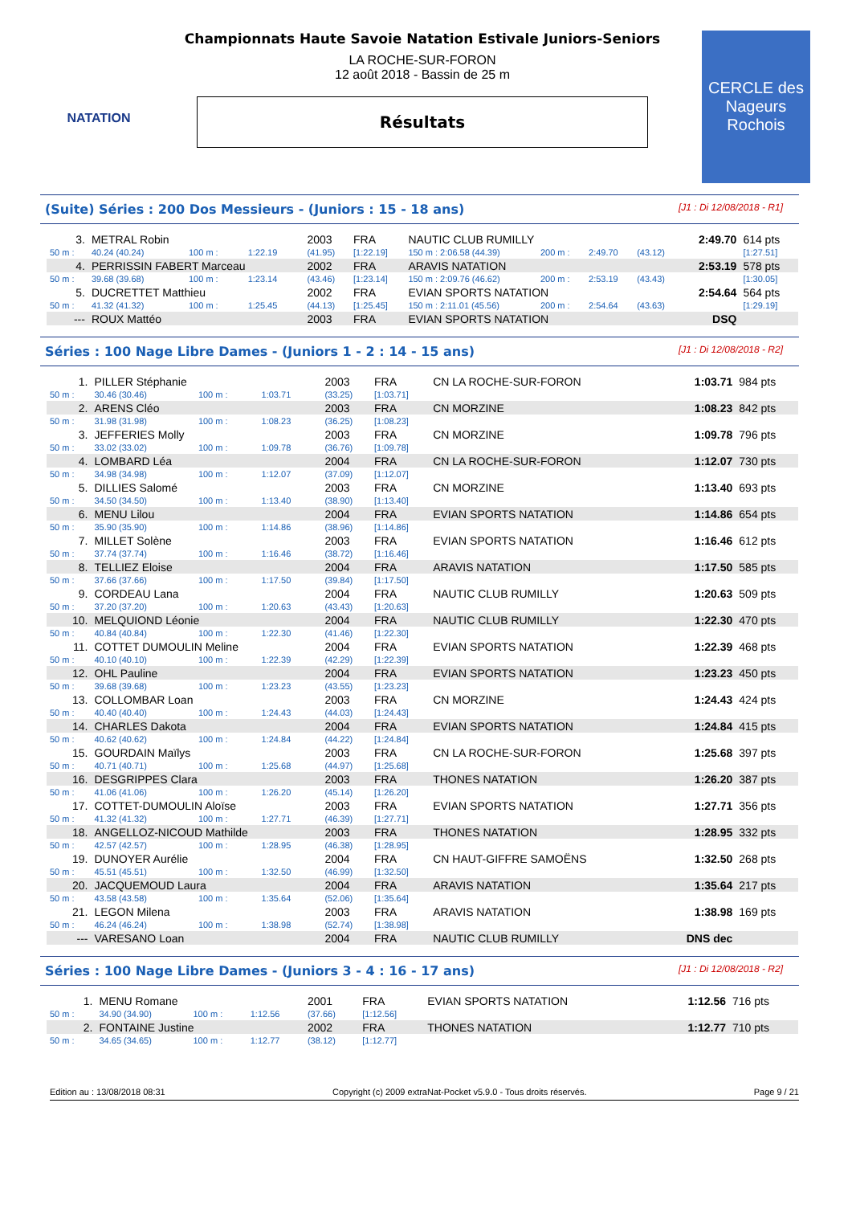NATATION
Championnats Haute Savoie Natation Estivale Juniors-Seniors
LA ROCHE-SUR-FORON
12 août 2018 - Bassin de 25 m
Résultats
CERCLE des Nageurs Rochois
(Suite) Séries : 200 Dos Messieurs - (Juniors : 15 - 18 ans) [J1 : Di 12/08/2018 - R1]
| 3. | METRAL Robin | | | 2003 | FRA | NAUTIC CLUB RUMILLY | | | | 2:49.70 | 614 pts |
| 50 m : | 40.24 (40.24) | 100 m : | 1:22.19 | (41.95) | [1:22.19] | 150 m : 2:06.58 (44.39) | 200 m : | 2:49.70 | (43.12) | | [1:27.51] |
| 4. | PERRISSIN FABERT Marceau | | | 2002 | FRA | ARAVIS NATATION | | | | 2:53.19 | 578 pts |
| 50 m : | 39.68 (39.68) | 100 m : | 1:23.14 | (43.46) | [1:23.14] | 150 m : 2:09.76 (46.62) | 200 m : | 2:53.19 | (43.43) | | [1:30.05] |
| 5. | DUCRETTET Matthieu | | | 2002 | FRA | EVIAN SPORTS NATATION | | | | 2:54.64 | 564 pts |
| 50 m : | 41.32 (41.32) | 100 m : | 1:25.45 | (44.13) | [1:25.45] | 150 m : 2:11.01 (45.56) | 200 m : | 2:54.64 | (43.63) | | [1:29.19] |
| --- | ROUX Mattéo | | | 2003 | FRA | EVIAN SPORTS NATATION | | | | DSQ | |
Séries : 100 Nage Libre Dames - (Juniors 1 - 2 : 14 - 15 ans) [J1 : Di 12/08/2018 - R2]
| 1. | PILLER Stéphanie | | | 2003 | FRA | CN LA ROCHE-SUR-FORON | 1:03.71 | 984 pts |
| 50 m : | 30.46 (30.46) | 100 m : | 1:03.71 | (33.25) | [1:03.71] | | | |
| 2. | ARENS Cléo | | | 2003 | FRA | CN MORZINE | 1:08.23 | 842 pts |
| 50 m : | 31.98 (31.98) | 100 m : | 1:08.23 | (36.25) | [1:08.23] | | | |
| 3. | JEFFERIES Molly | | | 2003 | FRA | CN MORZINE | 1:09.78 | 796 pts |
| 50 m : | 33.02 (33.02) | 100 m : | 1:09.78 | (36.76) | [1:09.78] | | | |
| 4. | LOMBARD Léa | | | 2004 | FRA | CN LA ROCHE-SUR-FORON | 1:12.07 | 730 pts |
| 50 m : | 34.98 (34.98) | 100 m : | 1:12.07 | (37.09) | [1:12.07] | | | |
| 5. | DILLIES Salomé | | | 2003 | FRA | CN MORZINE | 1:13.40 | 693 pts |
| 50 m : | 34.50 (34.50) | 100 m : | 1:13.40 | (38.90) | [1:13.40] | | | |
| 6. | MENU Lilou | | | 2004 | FRA | EVIAN SPORTS NATATION | 1:14.86 | 654 pts |
| 50 m : | 35.90 (35.90) | 100 m : | 1:14.86 | (38.96) | [1:14.86] | | | |
| 7. | MILLET Solène | | | 2003 | FRA | EVIAN SPORTS NATATION | 1:16.46 | 612 pts |
| 50 m : | 37.74 (37.74) | 100 m : | 1:16.46 | (38.72) | [1:16.46] | | | |
| 8. | TELLIEZ Eloise | | | 2004 | FRA | ARAVIS NATATION | 1:17.50 | 585 pts |
| 50 m : | 37.66 (37.66) | 100 m : | 1:17.50 | (39.84) | [1:17.50] | | | |
| 9. | CORDEAU Lana | | | 2004 | FRA | NAUTIC CLUB RUMILLY | 1:20.63 | 509 pts |
| 50 m : | 37.20 (37.20) | 100 m : | 1:20.63 | (43.43) | [1:20.63] | | | |
| 10. | MELQUIOND Léonie | | | 2004 | FRA | NAUTIC CLUB RUMILLY | 1:22.30 | 470 pts |
| 50 m : | 40.84 (40.84) | 100 m : | 1:22.30 | (41.46) | [1:22.30] | | | |
| 11. | COTTET DUMOULIN Meline | | | 2004 | FRA | EVIAN SPORTS NATATION | 1:22.39 | 468 pts |
| 50 m : | 40.10 (40.10) | 100 m : | 1:22.39 | (42.29) | [1:22.39] | | | |
| 12. | OHL Pauline | | | 2004 | FRA | EVIAN SPORTS NATATION | 1:23.23 | 450 pts |
| 50 m : | 39.68 (39.68) | 100 m : | 1:23.23 | (43.55) | [1:23.23] | | | |
| 13. | COLLOMBAR Loan | | | 2003 | FRA | CN MORZINE | 1:24.43 | 424 pts |
| 50 m : | 40.40 (40.40) | 100 m : | 1:24.43 | (44.03) | [1:24.43] | | | |
| 14. | CHARLES Dakota | | | 2004 | FRA | EVIAN SPORTS NATATION | 1:24.84 | 415 pts |
| 50 m : | 40.62 (40.62) | 100 m : | 1:24.84 | (44.22) | [1:24.84] | | | |
| 15. | GOURDAIN Maïlys | | | 2003 | FRA | CN LA ROCHE-SUR-FORON | 1:25.68 | 397 pts |
| 50 m : | 40.71 (40.71) | 100 m : | 1:25.68 | (44.97) | [1:25.68] | | | |
| 16. | DESGRIPPES Clara | | | 2003 | FRA | THONES NATATION | 1:26.20 | 387 pts |
| 50 m : | 41.06 (41.06) | 100 m : | 1:26.20 | (45.14) | [1:26.20] | | | |
| 17. | COTTET-DUMOULIN Aloïse | | | 2003 | FRA | EVIAN SPORTS NATATION | 1:27.71 | 356 pts |
| 50 m : | 41.32 (41.32) | 100 m : | 1:27.71 | (46.39) | [1:27.71] | | | |
| 18. | ANGELLOZ-NICOUD Mathilde | | | 2003 | FRA | THONES NATATION | 1:28.95 | 332 pts |
| 50 m : | 42.57 (42.57) | 100 m : | 1:28.95 | (46.38) | [1:28.95] | | | |
| 19. | DUNOYER Aurélie | | | 2004 | FRA | CN HAUT-GIFFRE SAMOËNS | 1:32.50 | 268 pts |
| 50 m : | 45.51 (45.51) | 100 m : | 1:32.50 | (46.99) | [1:32.50] | | | |
| 20. | JACQUEMOUD Laura | | | 2004 | FRA | ARAVIS NATATION | 1:35.64 | 217 pts |
| 50 m : | 43.58 (43.58) | 100 m : | 1:35.64 | (52.06) | [1:35.64] | | | |
| 21. | LEGON Milena | | | 2003 | FRA | ARAVIS NATATION | 1:38.98 | 169 pts |
| 50 m : | 46.24 (46.24) | 100 m : | 1:38.98 | (52.74) | [1:38.98] | | | |
| --- | VARESANO Loan | | | 2004 | FRA | NAUTIC CLUB RUMILLY | DNS dec | |
Séries : 100 Nage Libre Dames - (Juniors 3 - 4 : 16 - 17 ans) [J1 : Di 12/08/2018 - R2]
| 1. | MENU Romane | | | 2001 | FRA | EVIAN SPORTS NATATION | 1:12.56 | 716 pts |
| 50 m : | 34.90 (34.90) | 100 m : | 1:12.56 | (37.66) | [1:12.56] | | | |
| 2. | FONTAINE Justine | | | 2002 | FRA | THONES NATATION | 1:12.77 | 710 pts |
| 50 m : | 34.65 (34.65) | 100 m : | 1:12.77 | (38.12) | [1:12.77] | | | |
Edition au : 13/08/2018 08:31 Copyright (c) 2009 extraNat-Pocket v5.9.0 - Tous droits réservés. Page 9 / 21